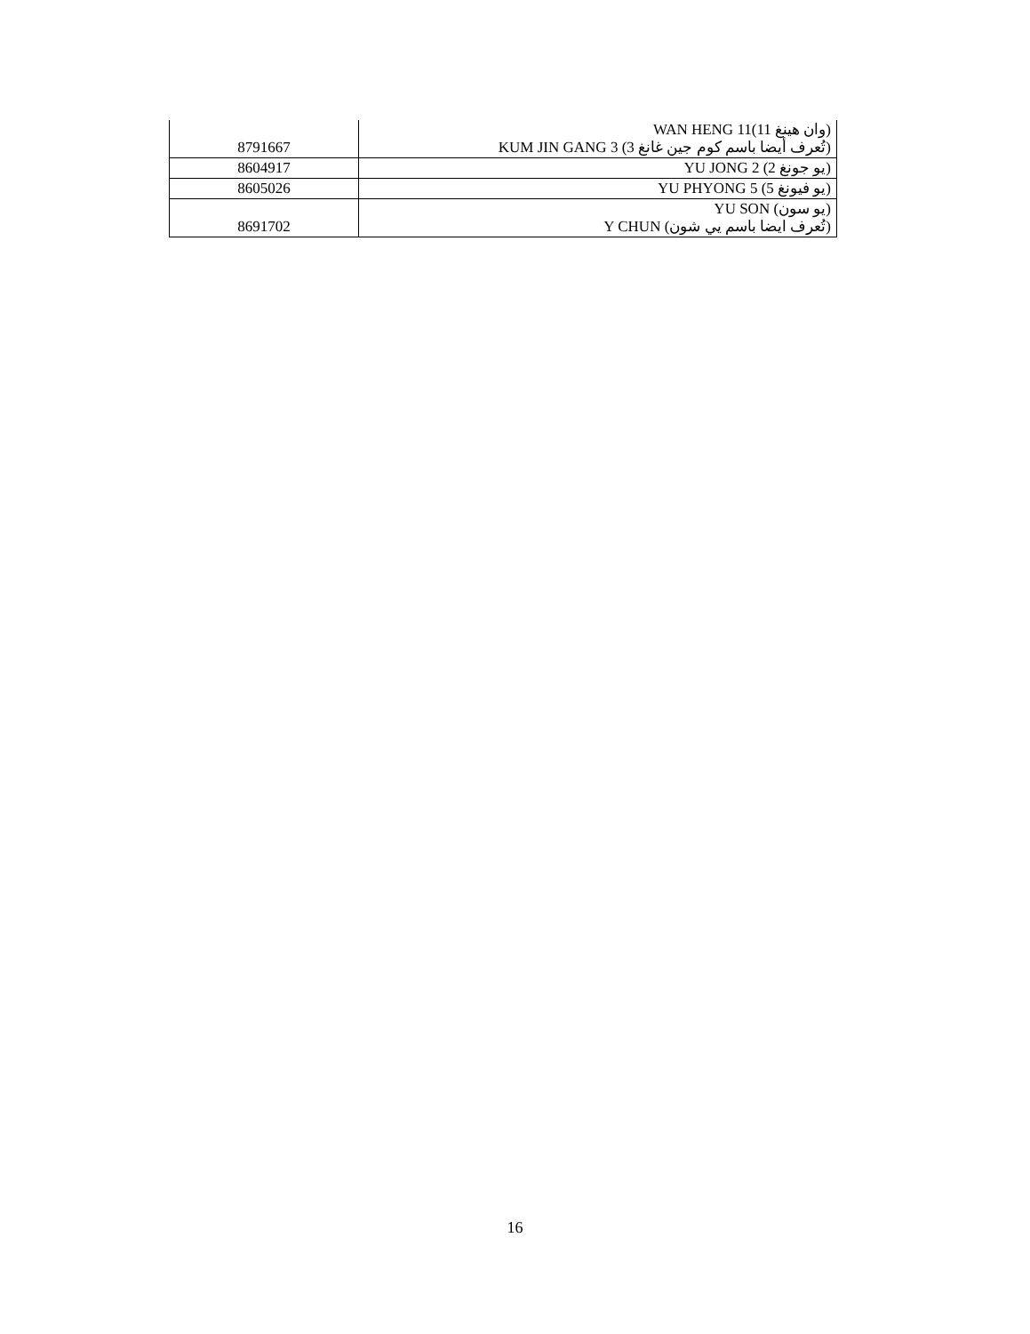| 8791667 | (وان هينغ 11)WAN HENG 11 (تُعرف أيضا باسم كوم جين غانغ 3) KUM JIN GANG 3 |
| 8604917 | (يو جونغ 2) YU JONG 2 |
| 8605026 | (يو فيونغ 5) YU PHYONG 5 |
| 8691702 | (يو سون) YU SON (تُعرف ايضا باسم يي شون) Y CHUN |
16